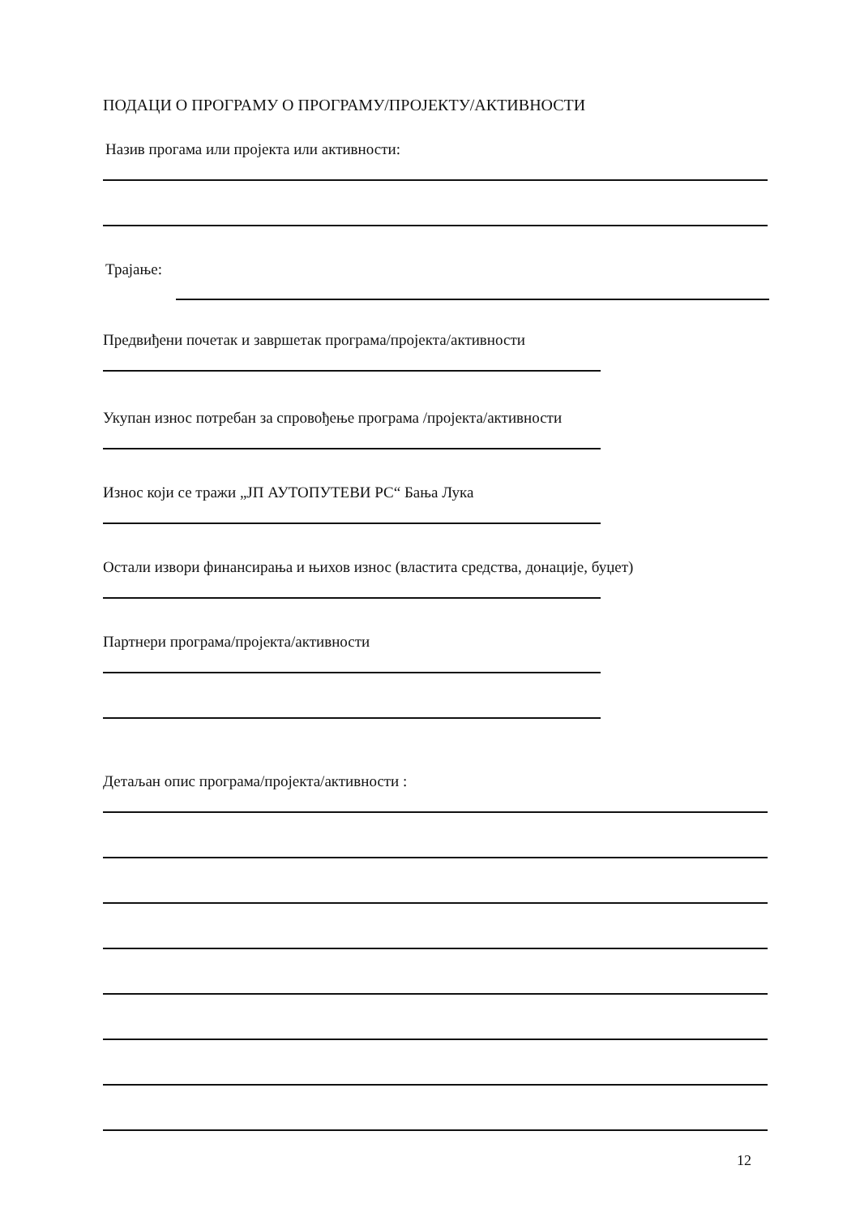ПОДАЦИ О ПРОГРАМУ О ПРОГРАМУ/ПРОЈЕКТУ/АКТИВНОСТИ
Назив прогама или пројекта или активности:
Трајање:
Предвиђени почетак и завршетак програма/пројекта/активности
Укупан износ потребан за спровођење програма /пројекта/активности
Износ који се тражи „ЈП АУТОПУТЕВИ РС“ Бања Лука
Остали извори финансирања и њихов износ (властита средства, донације, буџет)
Партнери програма/пројекта/активности
Детаљан опис програма/пројекта/активности :
12